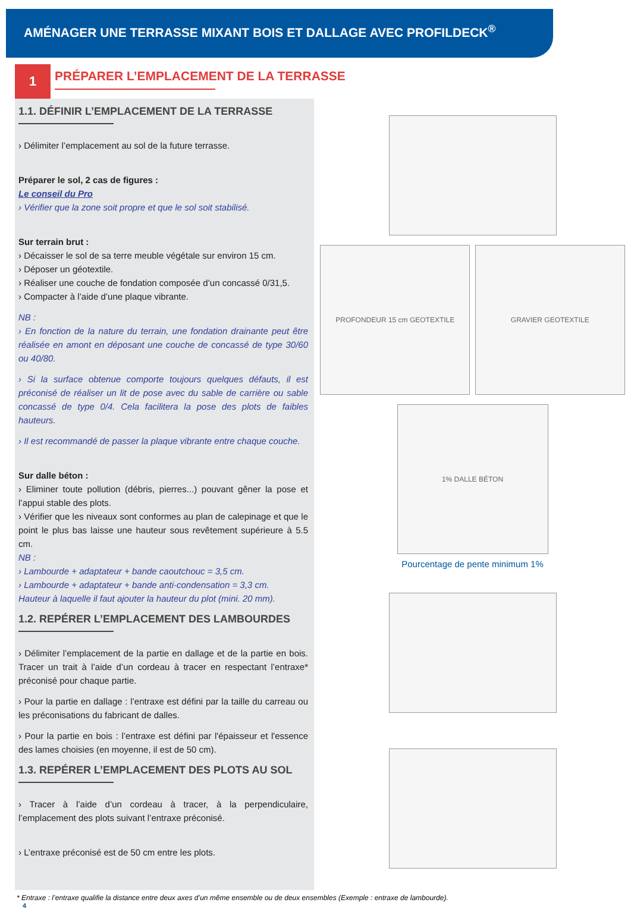AMÉNAGER UNE TERRASSE MIXANT BOIS ET DALLAGE AVEC PROFILDECK<sup>®</sup>
1
PRÉPARER L’EMPLACEMENT DE LA TERRASSE
1.1. DÉFINIR L’EMPLACEMENT DE LA TERRASSE
› Délimiter l’emplacement au sol de la future terrasse.
Préparer le sol, 2 cas de figures :
Le conseil du Pro
› Vérifier que la zone soit propre et que le sol soit stabilisé.
Sur terrain brut :
› Décaisser le sol de sa terre meuble végétale sur environ 15 cm.
› Déposer un géotextile.
› Réaliser une couche de fondation composée d’un concassé 0/31,5.
› Compacter à l’aide d’une plaque vibrante.
NB :
› En fonction de la nature du terrain, une fondation drainante peut être réalisée en amont en déposant une couche de concassé de type 30/60 ou 40/80.
› Si la surface obtenue comporte toujours quelques défauts, il est préconisé de réaliser un lit de pose avec du sable de carrière ou sable concassé de type 0/4. Cela facilitera la pose des plots de faibles hauteurs.
› Il est recommandé de passer la plaque vibrante entre chaque couche.
Sur dalle béton :
› Eliminer toute pollution (débris, pierres...) pouvant gêner la pose et l’appui stable des plots.
› Vérifier que les niveaux sont conformes au plan de calepinage et que le point le plus bas laisse une hauteur sous revêtement supérieure à 5.5 cm.
NB :
› Lambourde + adaptateur + bande caoutchouc = 3,5 cm.
› Lambourde + adaptateur + bande anti-condensation = 3,3 cm.
Hauteur à laquelle il faut ajouter la hauteur du plot (mini. 20 mm).
1.2. REPÉRER L’EMPLACEMENT DES LAMBOURDES
› Délimiter l’emplacement de la partie en dallage et de la partie en bois. Tracer un trait à l’aide d’un cordeau à tracer en respectant l’entraxe* préconisé pour chaque partie.
› Pour la partie en dallage : l’entraxe est défini par la taille du carreau ou les préconisations du fabricant de dalles.
› Pour la partie en bois : l’entraxe est défini par l'épaisseur et l'essence des lames choisies (en moyenne, il est de 50 cm).
1.3. REPÉRER L’EMPLACEMENT DES PLOTS AU SOL
› Tracer à l’aide d’un cordeau à tracer, à la perpendiculaire, l’emplacement des plots suivant l’entraxe préconisé.
› L’entraxe préconisé est de 50 cm entre les plots.
PROFONDEUR 15 cm GEOTEXTILE GRAVIER GEOTEXTILE
1% DALLE BÉTON
Pourcentage de pente minimum 1%
* Entraxe : l’entraxe qualifie la distance entre deux axes d’un même ensemble ou de deux ensembles (Exemple : entraxe de lambourde).
4